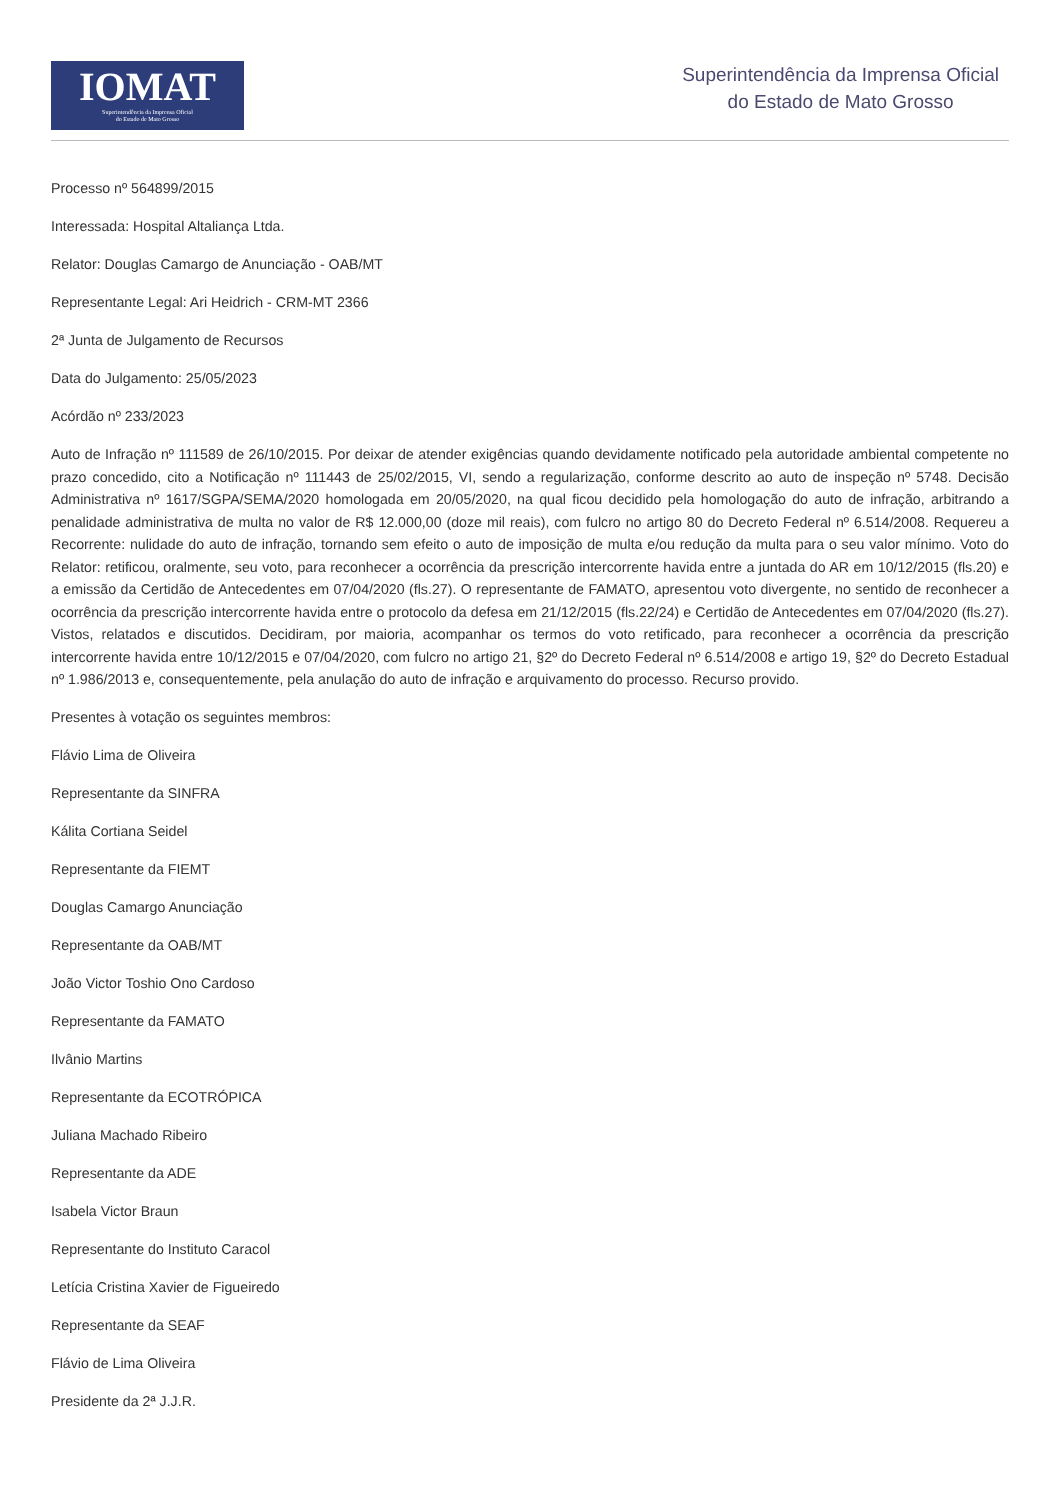IOMAT
Superintendência da Imprensa Oficial
do Estado de Mato Grosso
Superintendência da Imprensa Oficial
do Estado de Mato Grosso
Processo nº 564899/2015
Interessada: Hospital Altaliança Ltda.
Relator: Douglas Camargo de Anunciação - OAB/MT
Representante Legal: Ari Heidrich - CRM-MT 2366
2ª Junta de Julgamento de Recursos
Data do Julgamento: 25/05/2023
Acórdão nº 233/2023
Auto de Infração nº 111589 de 26/10/2015. Por deixar de atender exigências quando devidamente notificado pela autoridade ambiental competente no prazo concedido, cito a Notificação nº 111443 de 25/02/2015, VI, sendo a regularização, conforme descrito ao auto de inspeção nº 5748. Decisão Administrativa nº 1617/SGPA/SEMA/2020 homologada em 20/05/2020, na qual ficou decidido pela homologação do auto de infração, arbitrando a penalidade administrativa de multa no valor de R$ 12.000,00 (doze mil reais), com fulcro no artigo 80 do Decreto Federal nº 6.514/2008. Requereu a Recorrente: nulidade do auto de infração, tornando sem efeito o auto de imposição de multa e/ou redução da multa para o seu valor mínimo. Voto do Relator: retificou, oralmente, seu voto, para reconhecer a ocorrência da prescrição intercorrente havida entre a juntada do AR em 10/12/2015 (fls.20) e a emissão da Certidão de Antecedentes em 07/04/2020 (fls.27). O representante de FAMATO, apresentou voto divergente, no sentido de reconhecer a ocorrência da prescrição intercorrente havida entre o protocolo da defesa em 21/12/2015 (fls.22/24) e Certidão de Antecedentes em 07/04/2020 (fls.27). Vistos, relatados e discutidos. Decidiram, por maioria, acompanhar os termos do voto retificado, para reconhecer a ocorrência da prescrição intercorrente havida entre 10/12/2015 e 07/04/2020, com fulcro no artigo 21, §2º do Decreto Federal nº 6.514/2008 e artigo 19, §2º do Decreto Estadual nº 1.986/2013 e, consequentemente, pela anulação do auto de infração e arquivamento do processo. Recurso provido.
Presentes à votação os seguintes membros:
Flávio Lima de Oliveira
Representante da SINFRA
Kálita Cortiana Seidel
Representante da FIEMT
Douglas Camargo Anunciação
Representante da OAB/MT
João Victor Toshio Ono Cardoso
Representante da FAMATO
Ilvânio Martins
Representante da ECOTRÓPICA
Juliana Machado Ribeiro
Representante da ADE
Isabela Victor Braun
Representante do Instituto Caracol
Letícia Cristina Xavier de Figueiredo
Representante da SEAF
Flávio de Lima Oliveira
Presidente da 2ª J.J.R.